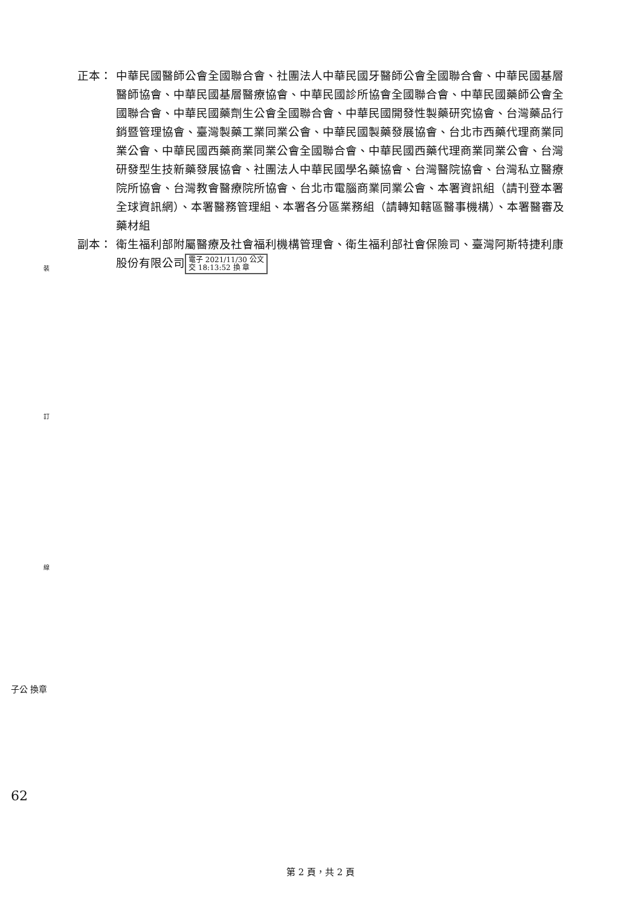裝
訂
線
子公 換章
62
正本： 中華民國醫師公會全國聯合會、社團法人中華民國牙醫師公會全國聯合會、中華民國基層醫師協會、中華民國基層醫療協會、中華民國診所協會全國聯合會、中華民國藥師公會全國聯合會、中華民國藥劑生公會全國聯合會、中華民國開發性製藥研究協會、台灣藥品行銷暨管理協會、臺灣製藥工業同業公會、中華民國製藥發展協會、台北市西藥代理商業同業公會、中華民國西藥商業同業公會全國聯合會、中華民國西藥代理商業同業公會、台灣研發型生技新藥發展協會、社團法人中華民國學名藥協會、台灣醫院協會、台灣私立醫療院所協會、台灣教會醫療院所協會、台北市電腦商業同業公會、本署資訊組（請刊登本署全球資訊網）、本署醫務管理組、本署各分區業務組（請轉知轄區醫事機構）、本署醫審及藥材組
副本： 衛生福利部附屬醫療及社會福利機構管理會、衛生福利部社會保險司、臺灣阿斯特捷利康股份有限公司 電子 2021/11/30 公文
交 18:13:52 換 章
第 2 頁，共 2 頁